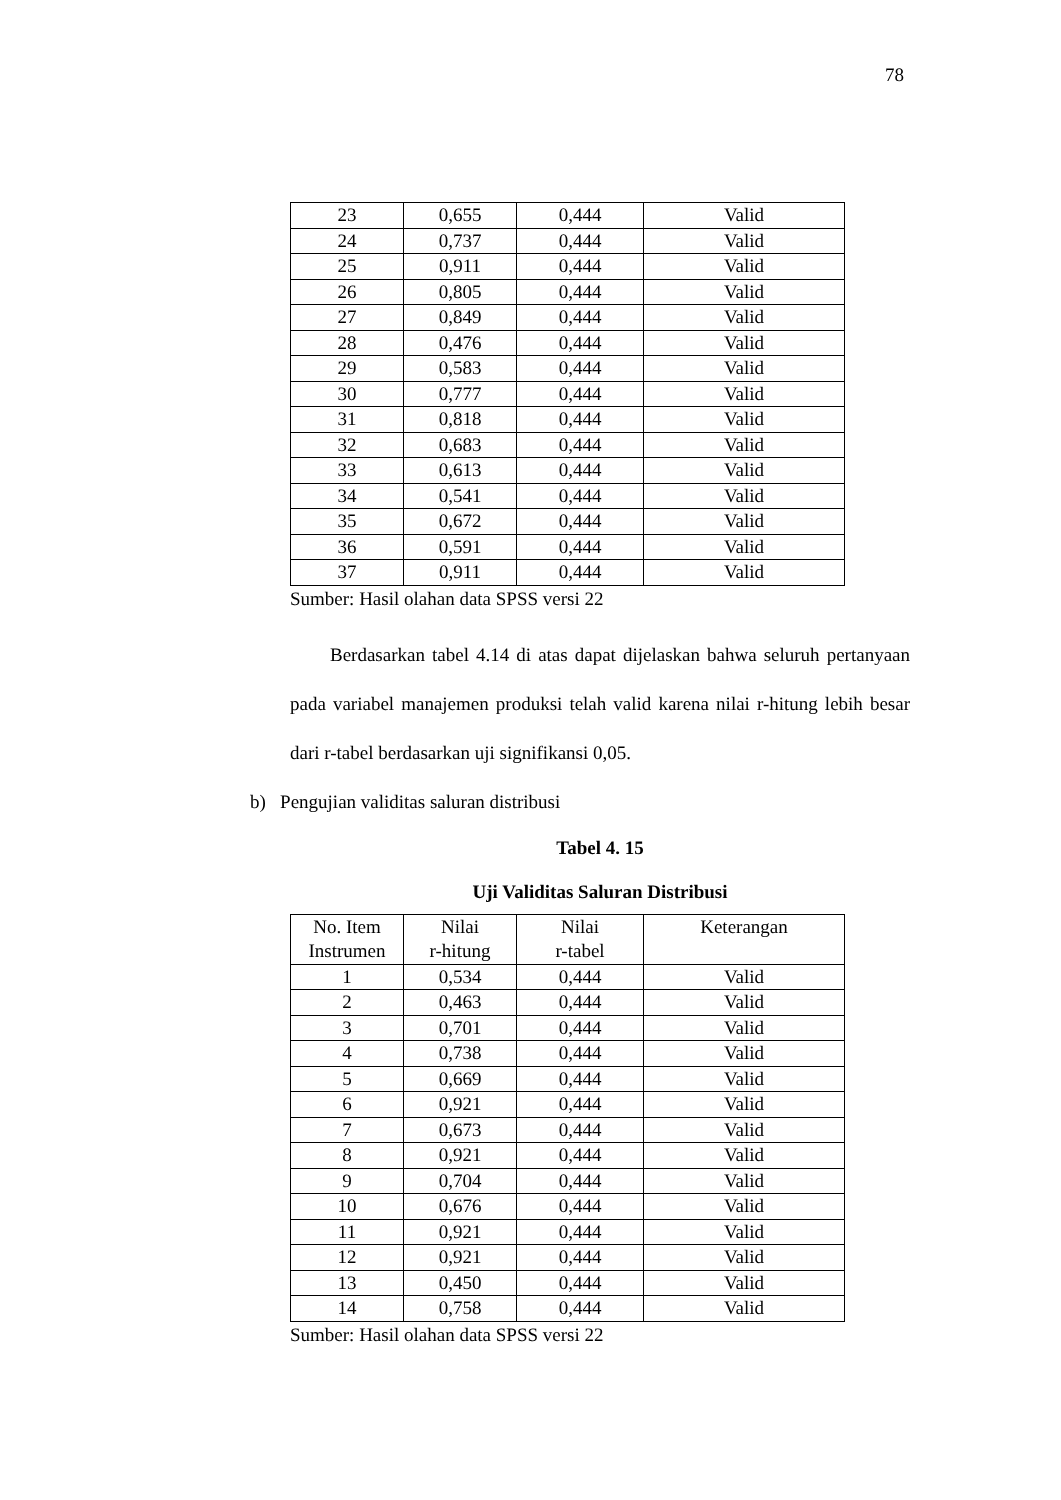78
| 23 | 0,655 | 0,444 | Valid |
| 24 | 0,737 | 0,444 | Valid |
| 25 | 0,911 | 0,444 | Valid |
| 26 | 0,805 | 0,444 | Valid |
| 27 | 0,849 | 0,444 | Valid |
| 28 | 0,476 | 0,444 | Valid |
| 29 | 0,583 | 0,444 | Valid |
| 30 | 0,777 | 0,444 | Valid |
| 31 | 0,818 | 0,444 | Valid |
| 32 | 0,683 | 0,444 | Valid |
| 33 | 0,613 | 0,444 | Valid |
| 34 | 0,541 | 0,444 | Valid |
| 35 | 0,672 | 0,444 | Valid |
| 36 | 0,591 | 0,444 | Valid |
| 37 | 0,911 | 0,444 | Valid |
Sumber: Hasil olahan data SPSS versi 22
Berdasarkan tabel 4.14 di atas dapat dijelaskan bahwa seluruh pertanyaan pada variabel manajemen produksi telah valid karena nilai r-hitung lebih besar dari r-tabel berdasarkan uji signifikansi 0,05.
b) Pengujian validitas saluran distribusi
Tabel 4. 15
Uji Validitas Saluran Distribusi
| No. Item Instrumen | Nilai r-hitung | Nilai r-tabel | Keterangan |
| --- | --- | --- | --- |
| 1 | 0,534 | 0,444 | Valid |
| 2 | 0,463 | 0,444 | Valid |
| 3 | 0,701 | 0,444 | Valid |
| 4 | 0,738 | 0,444 | Valid |
| 5 | 0,669 | 0,444 | Valid |
| 6 | 0,921 | 0,444 | Valid |
| 7 | 0,673 | 0,444 | Valid |
| 8 | 0,921 | 0,444 | Valid |
| 9 | 0,704 | 0,444 | Valid |
| 10 | 0,676 | 0,444 | Valid |
| 11 | 0,921 | 0,444 | Valid |
| 12 | 0,921 | 0,444 | Valid |
| 13 | 0,450 | 0,444 | Valid |
| 14 | 0,758 | 0,444 | Valid |
Sumber: Hasil olahan data SPSS versi 22